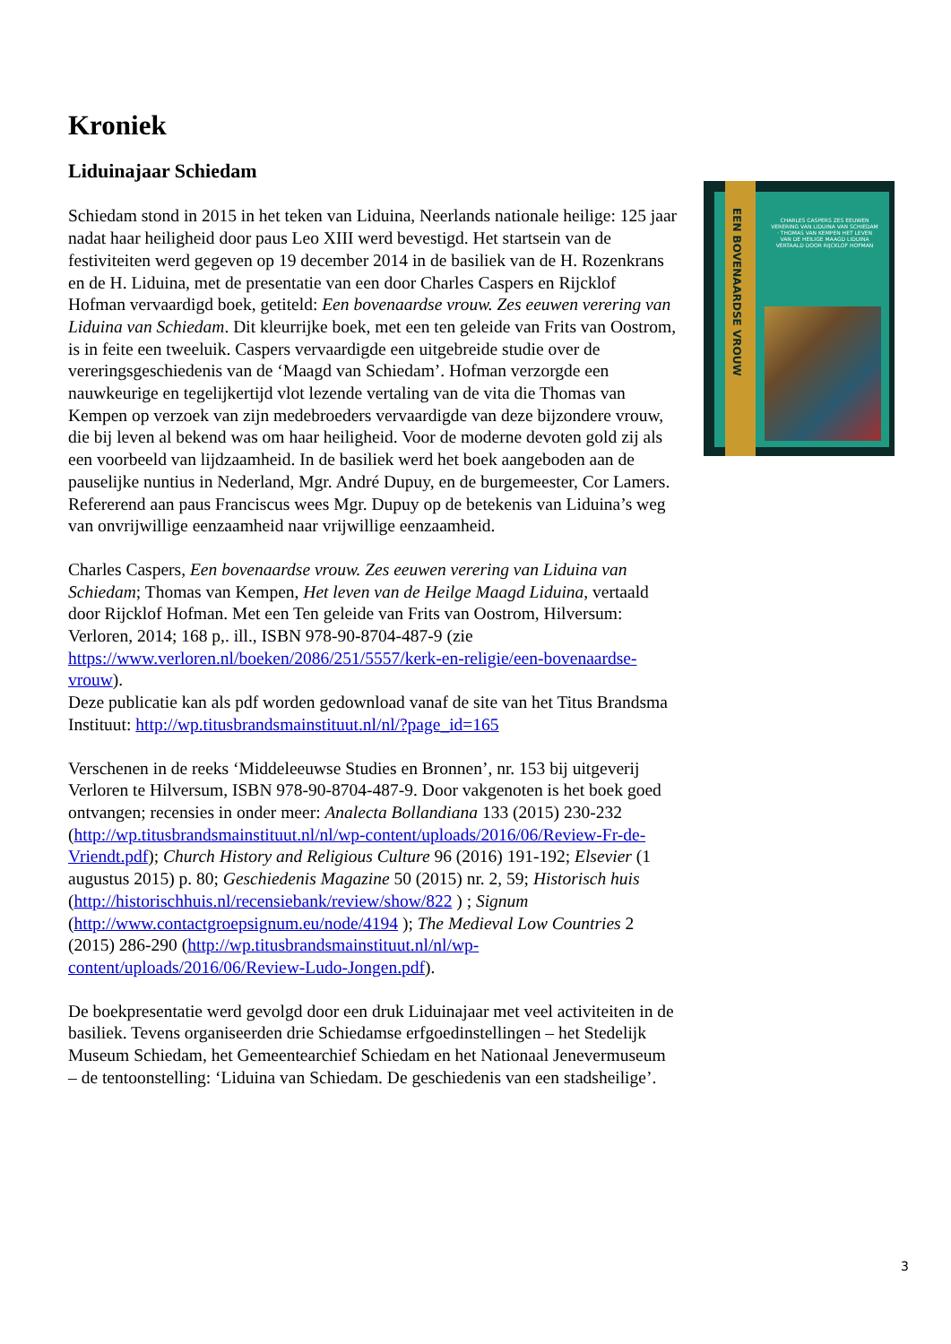Kroniek
Liduinajaar Schiedam
Schiedam stond in 2015 in het teken van Liduina, Neerlands nationale heilige: 125 jaar nadat haar heiligheid door paus Leo XIII werd bevestigd. Het startsein van de festiviteiten werd gegeven op 19 december 2014 in de basiliek van de H. Rozenkrans en de H. Liduina, met de presentatie van een door Charles Caspers en Rijcklof Hofman vervaardigd boek, getiteld: Een bovenaardse vrouw. Zes eeuwen verering van Liduina van Schiedam. Dit kleurrijke boek, met een ten geleide van Frits van Oostrom, is in feite een tweeluik. Caspers vervaardigde een uitgebreide studie over de vereringsgeschiedenis van de ‘Maagd van Schiedam’. Hofman verzorgde een nauwkeurige en tegelijkertijd vlot lezende vertaling van de vita die Thomas van Kempen op verzoek van zijn medebroeders vervaardigde van deze bijzondere vrouw, die bij leven al bekend was om haar heiligheid. Voor de moderne devoten gold zij als een voorbeeld van lijdzaamheid. In de basiliek werd het boek aangeboden aan de pauselijke nuntius in Nederland, Mgr. André Dupuy, en de burgemeester, Cor Lamers. Refererend aan paus Franciscus wees Mgr. Dupuy op de betekenis van Liduina’s weg van onvrijwillige eenzaamheid naar vrijwillige eenzaamheid.
Charles Caspers, Een bovenaardse vrouw. Zes eeuwen verering van Liduina van Schiedam; Thomas van Kempen, Het leven van de Heilge Maagd Liduina, vertaald door Rijcklof Hofman. Met een Ten geleide van Frits van Oostrom, Hilversum: Verloren, 2014; 168 p,. ill., ISBN 978-90-8704-487-9 (zie https://www.verloren.nl/boeken/2086/251/5557/kerk-en-religie/een-bovenaardse-vrouw).
Deze publicatie kan als pdf worden gedownload vanaf de site van het Titus Brandsma Instituut: http://wp.titusbrandsmainstituut.nl/nl/?page_id=165
Verschenen in de reeks ‘Middeleeuwse Studies en Bronnen’, nr. 153 bij uitgeverij Verloren te Hilversum, ISBN 978-90-8704-487-9. Door vakgenoten is het boek goed ontvangen; recensies in onder meer: Analecta Bollandiana 133 (2015) 230-232 (http://wp.titusbrandsmainstituut.nl/nl/wp-content/uploads/2016/06/Review-Fr-de-Vriendt.pdf); Church History and Religious Culture 96 (2016) 191-192; Elsevier (1 augustus 2015) p. 80; Geschiedenis Magazine 50 (2015) nr. 2, 59; Historisch huis (http://historischhuis.nl/recensiebank/review/show/822 ) ; Signum (http://www.contactgroepsignum.eu/node/4194 ); The Medieval Low Countries 2 (2015) 286-290 (http://wp.titusbrandsmainstituut.nl/nl/wp-content/uploads/2016/06/Review-Ludo-Jongen.pdf).
De boekpresentatie werd gevolgd door een druk Liduinajaar met veel activiteiten in de basiliek. Tevens organiseerden drie Schiedamse erfgoedinstellingen – het Stedelijk Museum Schiedam, het Gemeentearchief Schiedam en het Nationaal Jenevermuseum – de tentoonstelling: ‘Liduina van Schiedam. De geschiedenis van een stadsheilige’.
EEN BOVENAARDSE VROUW
CHARLES CASPERS ZES EEUWEN VERERING VAN LIDUINA VAN SCHIEDAM · THOMAS VAN KEMPEN HET LEVEN VAN DE HEILIGE MAAGD LIDUINA VERTAALD DOOR RIJCKLOF HOFMAN
3